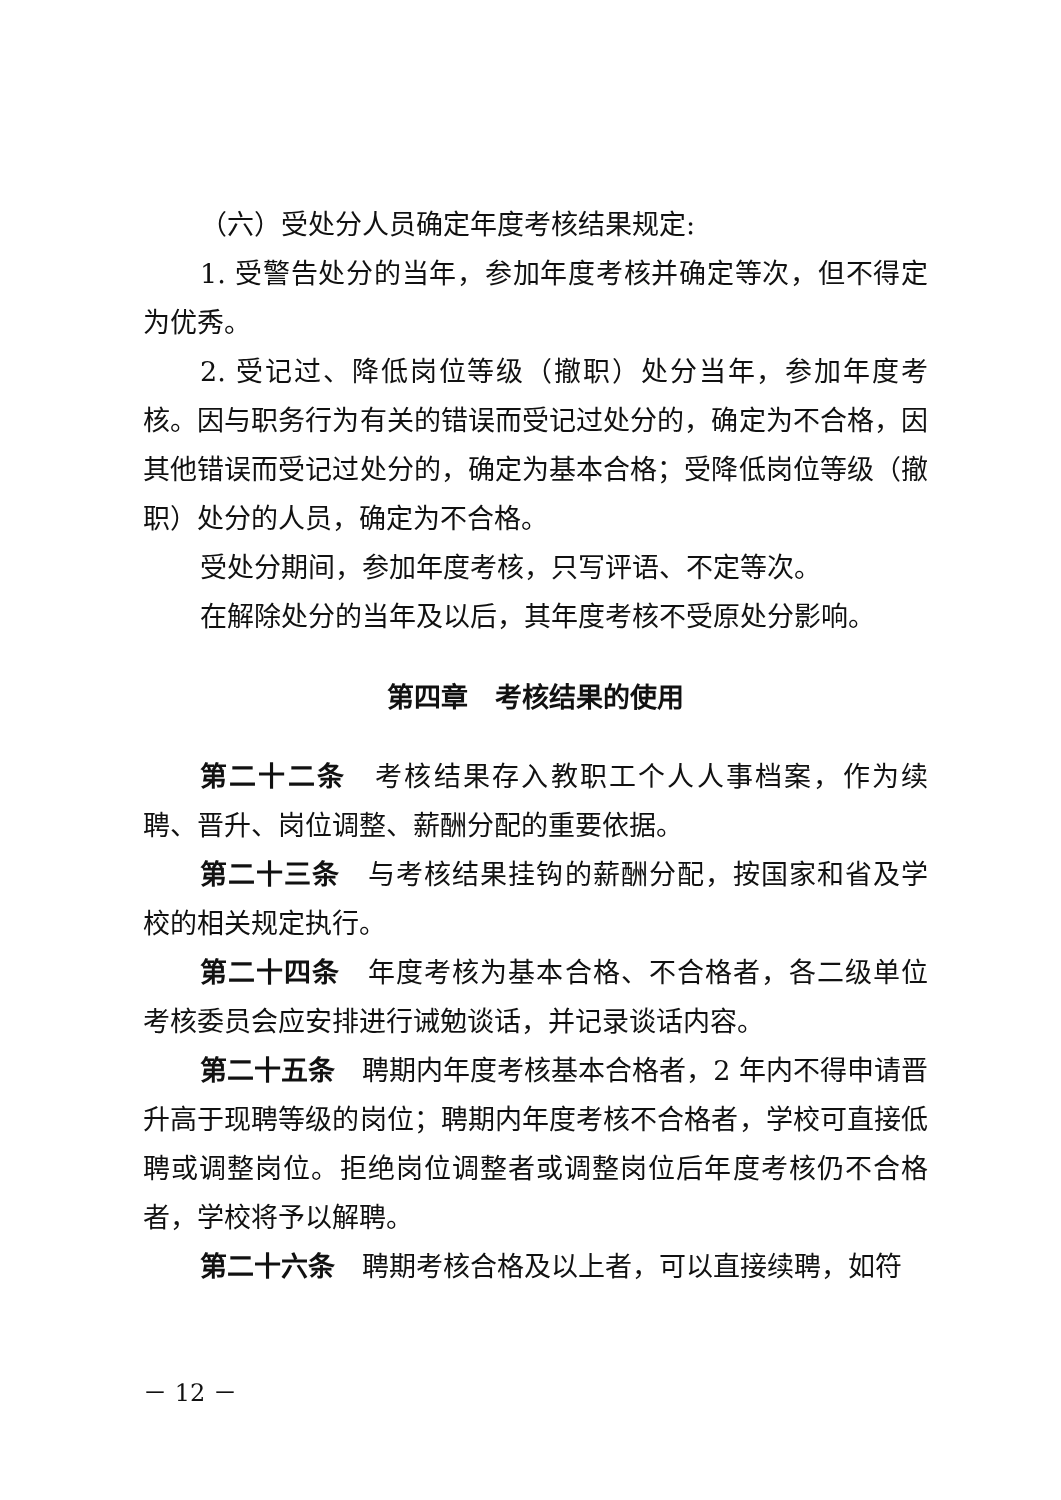（六）受处分人员确定年度考核结果规定:
1. 受警告处分的当年，参加年度考核并确定等次，但不得定为优秀。
2. 受记过、降低岗位等级（撤职）处分当年，参加年度考核。因与职务行为有关的错误而受记过处分的，确定为不合格，因其他错误而受记过处分的，确定为基本合格；受降低岗位等级（撤职）处分的人员，确定为不合格。
受处分期间，参加年度考核，只写评语、不定等次。
在解除处分的当年及以后，其年度考核不受原处分影响。
第四章　考核结果的使用
第二十二条　考核结果存入教职工个人人事档案，作为续聘、晋升、岗位调整、薪酬分配的重要依据。
第二十三条　与考核结果挂钩的薪酬分配，按国家和省及学校的相关规定执行。
第二十四条　年度考核为基本合格、不合格者，各二级单位考核委员会应安排进行诫勉谈话，并记录谈话内容。
第二十五条　聘期内年度考核基本合格者，2 年内不得申请晋升高于现聘等级的岗位；聘期内年度考核不合格者，学校可直接低聘或调整岗位。拒绝岗位调整者或调整岗位后年度考核仍不合格者，学校将予以解聘。
第二十六条　聘期考核合格及以上者，可以直接续聘，如符
－ 12 －